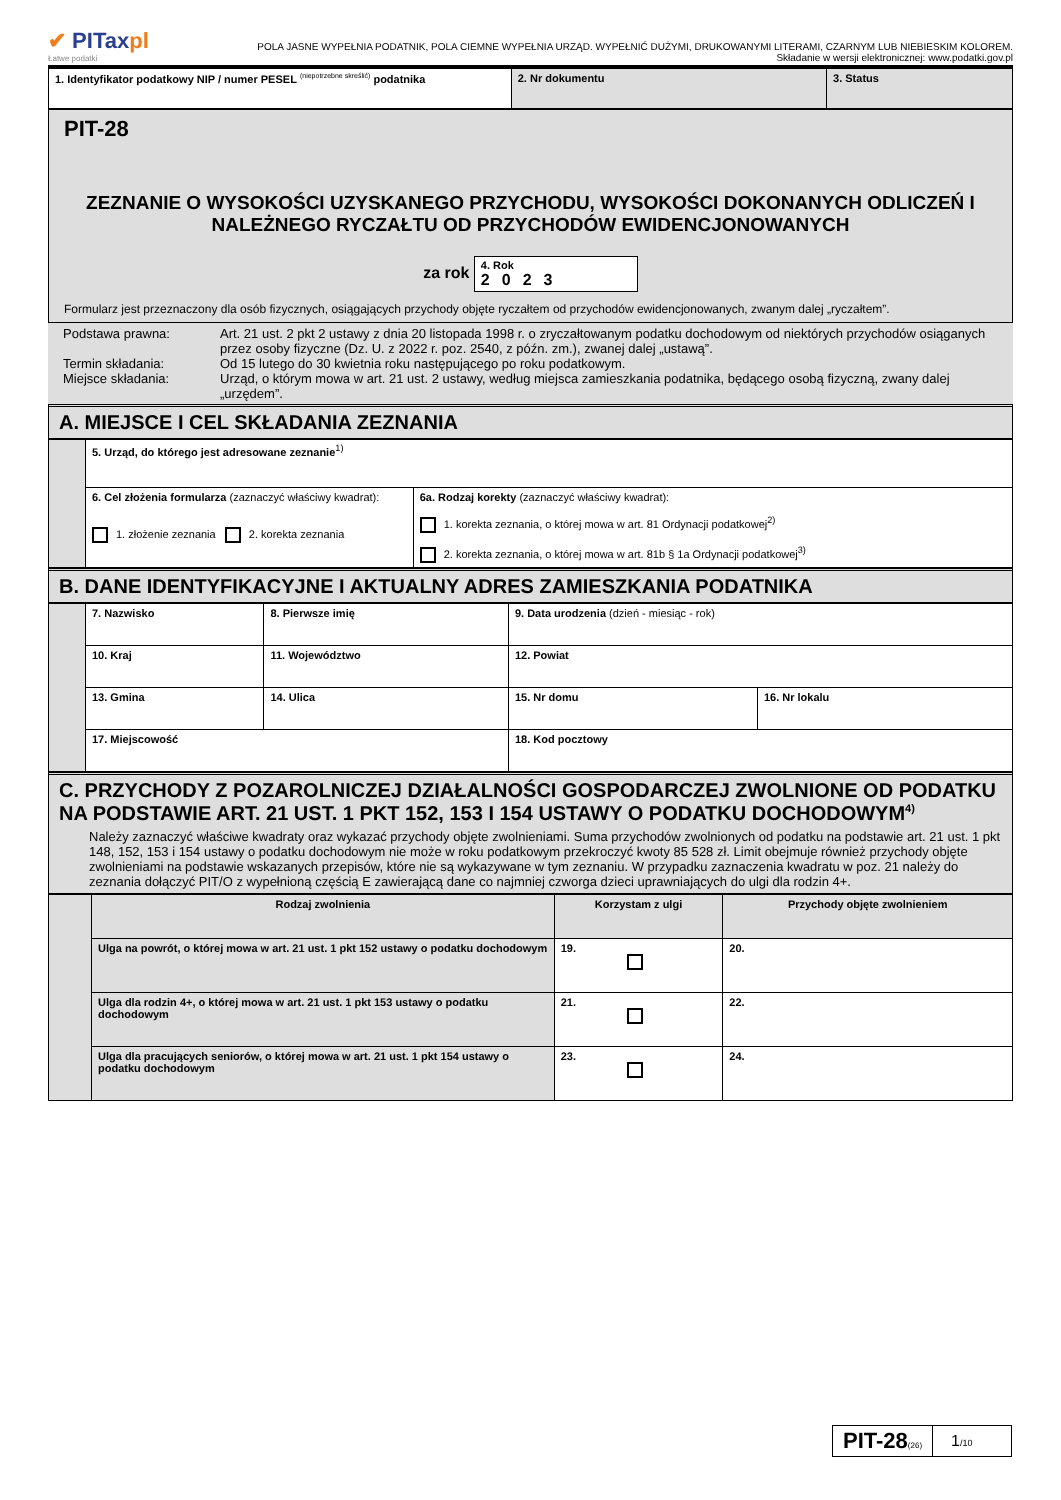✔ PITaxpl
Łatwe podatki
POLA JASNE WYPEŁNIA PODATNIK, POLA CIEMNE WYPEŁNIA URZĄD. WYPEŁNIĆ DUŻYMI, DRUKOWANYMI LITERAMI, CZARNYM LUB NIEBIESKIM KOLOREM.
Składanie w wersji elektronicznej: www.podatki.gov.pl
| 1. Identyfikator podatkowy NIP / numer PESEL <sup>(niepotrzebne skreślić)</sup> podatnika | 2. Nr dokumentu | 3. Status |
PIT-28
ZEZNANIE O WYSOKOŚCI UZYSKANEGO PRZYCHODU, WYSOKOŚCI DOKONANYCH ODLICZEŃ I NALEŻNEGO RYCZAŁTU OD PRZYCHODÓW EWIDENCJONOWANYCH
za rok 4. Rok
2023
Formularz jest przeznaczony dla osób fizycznych, osiągających przychody objęte ryczałtem od przychodów ewidencjonowanych, zwanym dalej „ryczałtem”.
| Podstawa prawna: Termin składania: Miejsce składania: | Art. 21 ust. 2 pkt 2 ustawy z dnia 20 listopada 1998 r. o zryczałtowanym podatku dochodowym od niektórych przychodów osiąganych przez osoby fizyczne (Dz. U. z 2022 r. poz. 2540, z późn. zm.), zwanej dalej „ustawą”. Od 15 lutego do 30 kwietnia roku następującego po roku podatkowym. Urząd, o którym mowa w art. 21 ust. 2 ustawy, według miejsca zamieszkania podatnika, będącego osobą fizyczną, zwany dalej „urzędem”. |
A. MIEJSCE I CEL SKŁADANIA ZEZNANIA
| | 5. Urząd, do którego jest adresowane zeznanie<sup>1)</sup> | |
| | 6. Cel złożenia formularza (zaznaczyć właściwy kwadrat): 1. złożenie zeznania 2. korekta zeznania | 6a. Rodzaj korekty (zaznaczyć właściwy kwadrat): 1. korekta zeznania, o której mowa w art. 81 Ordynacji podatkowej<sup>2)</sup> 2. korekta zeznania, o której mowa w art. 81b § 1a Ordynacji podatkowej<sup>3)</sup> |
B. DANE IDENTYFIKACYJNE I AKTUALNY ADRES ZAMIESZKANIA PODATNIKA
| | 7. Nazwisko | 8. Pierwsze imię | 9. Data urodzenia (dzień - miesiąc - rok) | |
| | 10. Kraj | 11. Województwo | 12. Powiat | |
| | 13. Gmina | 14. Ulica | 15. Nr domu | 16. Nr lokalu |
| | 17. Miejscowość | | 18. Kod pocztowy | |
C. PRZYCHODY Z POZAROLNICZEJ DZIAŁALNOŚCI GOSPODARCZEJ ZWOLNIONE OD PODATKU NA PODSTAWIE ART. 21 UST. 1 PKT 152, 153 I 154 USTAWY O PODATKU DOCHODOWYM<sup>4)</sup>
Należy zaznaczyć właściwe kwadraty oraz wykazać przychody objęte zwolnieniami. Suma przychodów zwolnionych od podatku na podstawie art. 21 ust. 1 pkt 148, 152, 153 i 154 ustawy o podatku dochodowym nie może w roku podatkowym przekroczyć kwoty 85 528 zł. Limit obejmuje również przychody objęte zwolnieniami na podstawie wskazanych przepisów, które nie są wykazywane w tym zeznaniu. W przypadku zaznaczenia kwadratu w poz. 21 należy do zeznania dołączyć PIT/O z wypełnioną częścią E zawierającą dane co najmniej czworga dzieci uprawniających do ulgi dla rodzin 4+.
| | Rodzaj zwolnienia | Korzystam z ulgi | Przychody objęte zwolnieniem |
| | Ulga na powrót, o której mowa w art. 21 ust. 1 pkt 152 ustawy o podatku dochodowym | 19. | 20. |
| | Ulga dla rodzin 4+, o której mowa w art. 21 ust. 1 pkt 153 ustawy o podatku dochodowym | 21. | 22. |
| | Ulga dla pracujących seniorów, o której mowa w art. 21 ust. 1 pkt 154 ustawy o podatku dochodowym | 23. | 24. |
PIT-28(26)
1/10